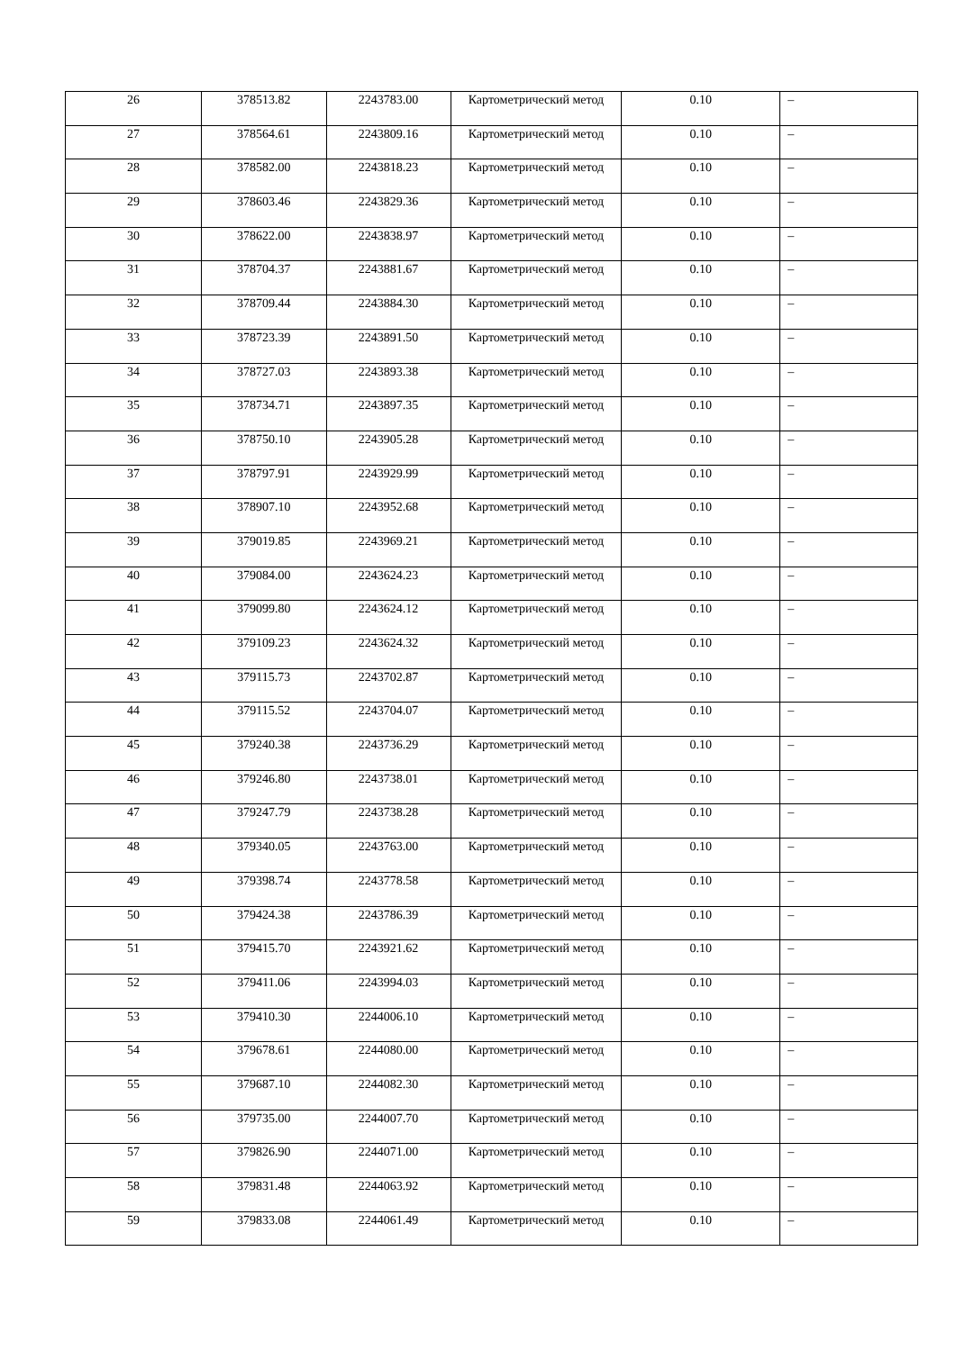| 26 | 378513.82 | 2243783.00 | Картометрический метод | 0.10 | – |
| 27 | 378564.61 | 2243809.16 | Картометрический метод | 0.10 | – |
| 28 | 378582.00 | 2243818.23 | Картометрический метод | 0.10 | – |
| 29 | 378603.46 | 2243829.36 | Картометрический метод | 0.10 | – |
| 30 | 378622.00 | 2243838.97 | Картометрический метод | 0.10 | – |
| 31 | 378704.37 | 2243881.67 | Картометрический метод | 0.10 | – |
| 32 | 378709.44 | 2243884.30 | Картометрический метод | 0.10 | – |
| 33 | 378723.39 | 2243891.50 | Картометрический метод | 0.10 | – |
| 34 | 378727.03 | 2243893.38 | Картометрический метод | 0.10 | – |
| 35 | 378734.71 | 2243897.35 | Картометрический метод | 0.10 | – |
| 36 | 378750.10 | 2243905.28 | Картометрический метод | 0.10 | – |
| 37 | 378797.91 | 2243929.99 | Картометрический метод | 0.10 | – |
| 38 | 378907.10 | 2243952.68 | Картометрический метод | 0.10 | – |
| 39 | 379019.85 | 2243969.21 | Картометрический метод | 0.10 | – |
| 40 | 379084.00 | 2243624.23 | Картометрический метод | 0.10 | – |
| 41 | 379099.80 | 2243624.12 | Картометрический метод | 0.10 | – |
| 42 | 379109.23 | 2243624.32 | Картометрический метод | 0.10 | – |
| 43 | 379115.73 | 2243702.87 | Картометрический метод | 0.10 | – |
| 44 | 379115.52 | 2243704.07 | Картометрический метод | 0.10 | – |
| 45 | 379240.38 | 2243736.29 | Картометрический метод | 0.10 | – |
| 46 | 379246.80 | 2243738.01 | Картометрический метод | 0.10 | – |
| 47 | 379247.79 | 2243738.28 | Картометрический метод | 0.10 | – |
| 48 | 379340.05 | 2243763.00 | Картометрический метод | 0.10 | – |
| 49 | 379398.74 | 2243778.58 | Картометрический метод | 0.10 | – |
| 50 | 379424.38 | 2243786.39 | Картометрический метод | 0.10 | – |
| 51 | 379415.70 | 2243921.62 | Картометрический метод | 0.10 | – |
| 52 | 379411.06 | 2243994.03 | Картометрический метод | 0.10 | – |
| 53 | 379410.30 | 2244006.10 | Картометрический метод | 0.10 | – |
| 54 | 379678.61 | 2244080.00 | Картометрический метод | 0.10 | – |
| 55 | 379687.10 | 2244082.30 | Картометрический метод | 0.10 | – |
| 56 | 379735.00 | 2244007.70 | Картометрический метод | 0.10 | – |
| 57 | 379826.90 | 2244071.00 | Картометрический метод | 0.10 | – |
| 58 | 379831.48 | 2244063.92 | Картометрический метод | 0.10 | – |
| 59 | 379833.08 | 2244061.49 | Картометрический метод | 0.10 | – |